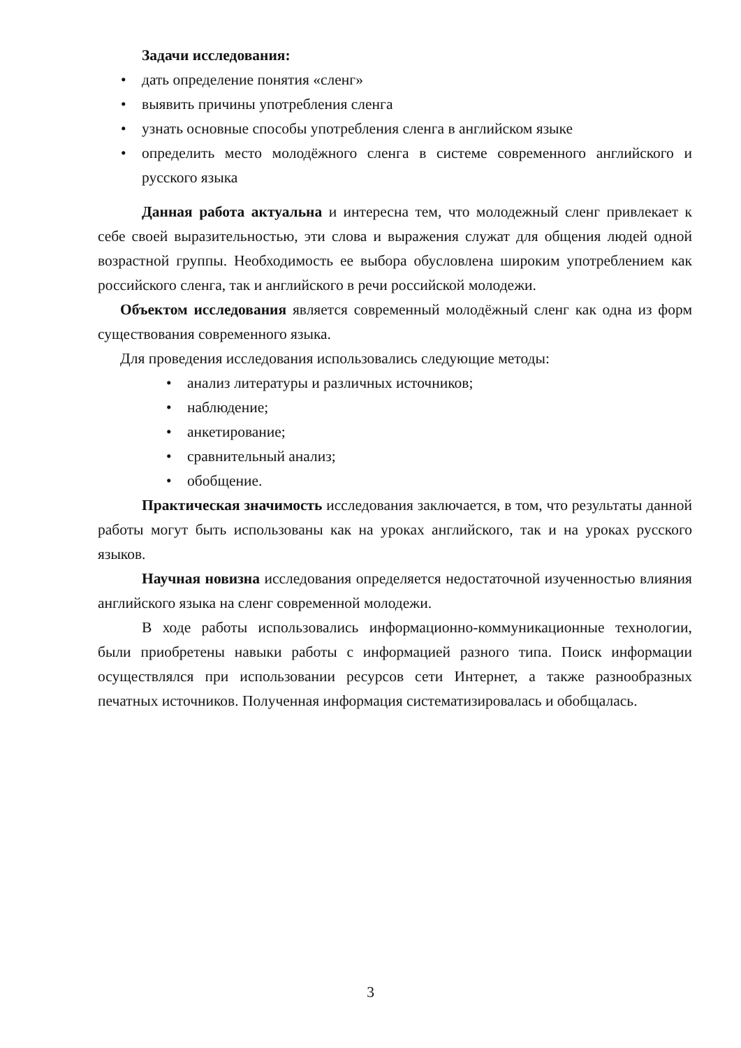Задачи исследования:
• дать определение понятия «сленг»
• выявить причины употребления сленга
• узнать основные способы употребления сленга в английском языке
• определить место молодёжного сленга в системе современного английского и русского языка
Данная работа актуальна и интересна тем, что молодежный сленг привлекает к себе своей выразительностью, эти слова и выражения служат для общения людей одной возрастной группы. Необходимость ее выбора обусловлена широким употреблением как российского сленга, так и английского в речи российской молодежи.
Объектом исследования является современный молодёжный сленг как одна из форм существования современного языка.
Для проведения исследования использовались следующие методы:
• анализ литературы и различных источников;
• наблюдение;
• анкетирование;
• сравнительный анализ;
• обобщение.
Практическая значимость исследования заключается, в том, что результаты данной работы могут быть использованы как на уроках английского, так и на уроках русского языков.
Научная новизна исследования определяется недостаточной изученностью влияния английского языка на сленг современной молодежи.
В ходе работы использовались информационно-коммуникационные технологии, были приобретены навыки работы с информацией разного типа. Поиск информации осуществлялся при использовании ресурсов сети Интернет, а также разнообразных печатных источников. Полученная информация систематизировалась и обобщалась.
3